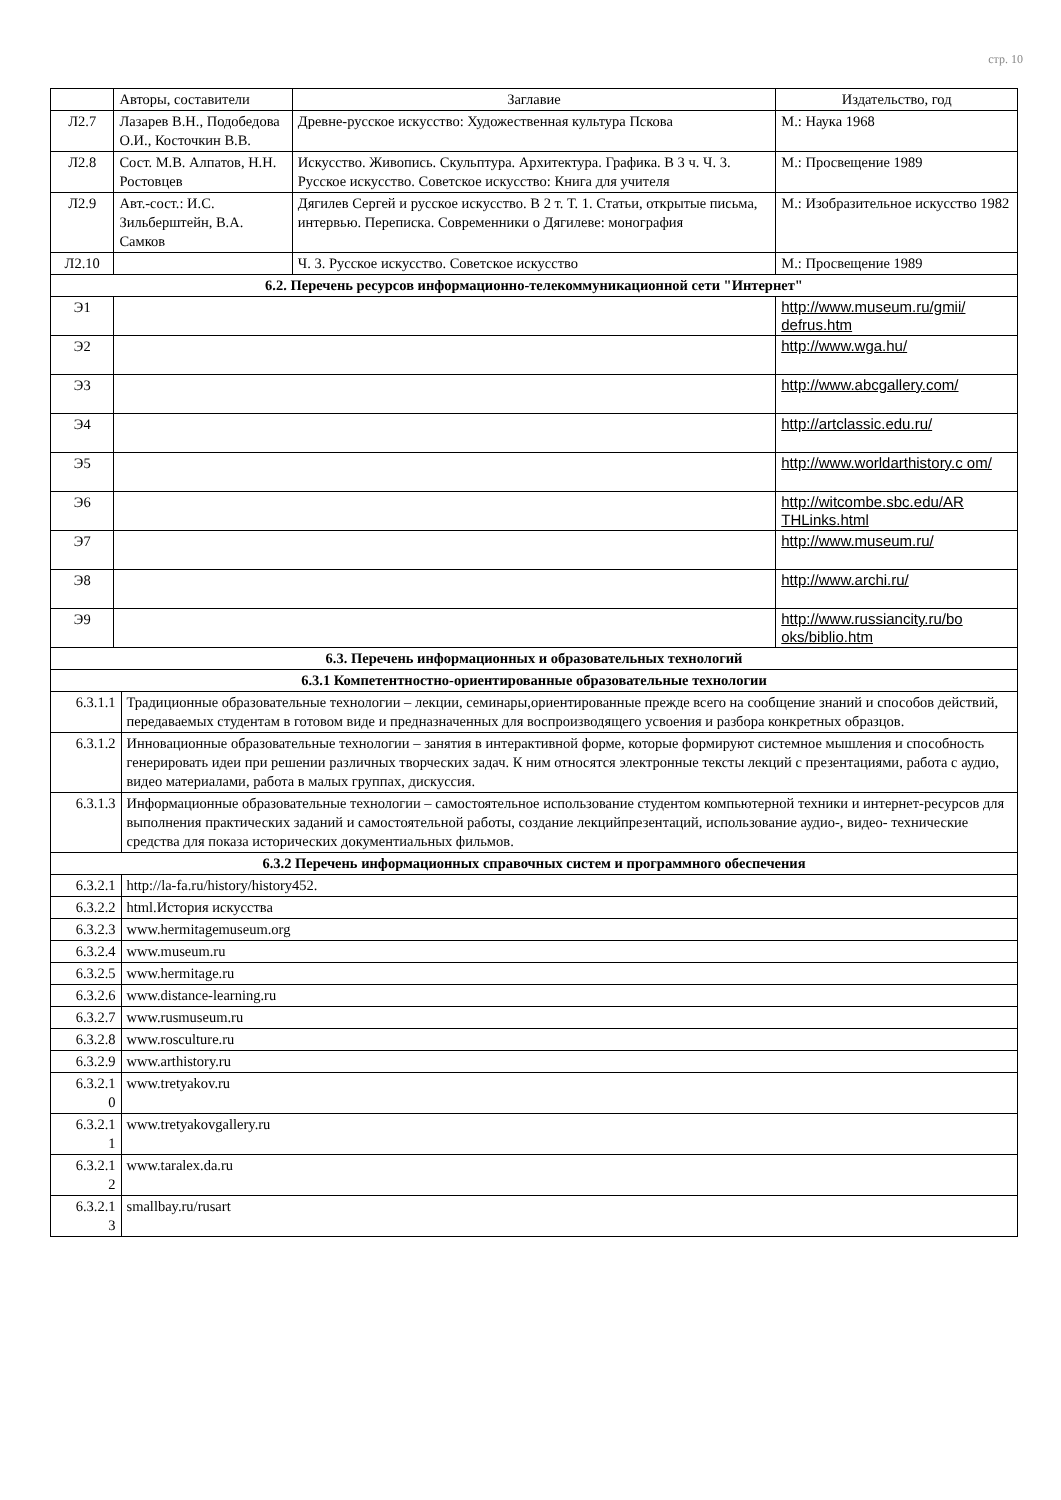стр. 10
| | Авторы, составители | | Заглавие | Издательство, год |
| --- | --- | --- | --- | --- |
| Л2.7 | Лазарев В.Н., Подобедова О.И., Косточкин В.В. | | Древне-русское искусство: Художественная культура Пскова | М.: Наука 1968 |
| Л2.8 | Сост. М.В. Алпатов, Н.Н. Ростовцев | | Искусство. Живопись. Скульптура. Архитектура. Графика. В 3 ч. Ч. 3. Русское искусство. Советское искусство: Книга для учителя | М.: Просвещение 1989 |
| Л2.9 | Авт.-сост.: И.С. Зильберштейн, В.А. Самков | | Дягилев Сергей и русское искусство. В 2 т. Т. 1. Статьи, открытые письма, интервью. Переписка. Современники о Дягилеве: монография | М.: Изобразительное искусство 1982 |
| Л2.10 | | | Ч. 3. Русское искусство. Советское искусство | М.: Просвещение 1989 |
| 6.2. Перечень ресурсов информационно-телекоммуникационной сети "Интернет" | | | | |
| Э1 | | | | http://www.museum.ru/gmii/ defrus.htm |
| Э2 | | | | http://www.wga.hu/ |
| Э3 | | | | http://www.abcgallery.com/ |
| Э4 | | | | http://artclassic.edu.ru/ |
| Э5 | | | | http://www.worldarthistory.c om/ |
| Э6 | | | | http://witcombe.sbc.edu/AR THLinks.html |
| Э7 | | | | http://www.museum.ru/ |
| Э8 | | | | http://www.archi.ru/ |
| Э9 | | | | http://www.russiancity.ru/bo oks/biblio.htm |
| 6.3. Перечень информационных и образовательных технологий | | | | |
| 6.3.1 Компетентностно-ориентированные образовательные технологии | | | | |
| 6.3.1.1 | | Традиционные образовательные технологии – лекции, семинары,ориентированные прежде всего на сообщение знаний и способов действий, передаваемых студентам в готовом виде и предназначенных для воспроизводящего усвоения и разбора конкретных образцов. | | |
| 6.3.1.2 | | Инновационные образовательные технологии – занятия в интерактивной форме, которые формируют системное мышления и способность генерировать идеи при решении различных творческих задач. К ним относятся электронные тексты лекций с презентациями, работа с аудио, видео материалами, работа в малых группах, дискуссия. | | |
| 6.3.1.3 | | Информационные образовательные технологии – самостоятельное использование студентом компьютерной техники и интернет-ресурсов для выполнения практических заданий и самостоятельной работы, создание лекцийпрезентаций, использование аудио-, видео- технические средства для показа исторических документиальных фильмов. | | |
| 6.3.2 Перечень информационных справочных систем и программного обеспечения | | | | |
| 6.3.2.1 | | http://la-fa.ru/history/history452. | | |
| 6.3.2.2 | | html.История искусства | | |
| 6.3.2.3 | | www.hermitagemuseum.org | | |
| 6.3.2.4 | | www.museum.ru | | |
| 6.3.2.5 | | www.hermitage.ru | | |
| 6.3.2.6 | | www.distance-learning.ru | | |
| 6.3.2.7 | | www.rusmuseum.ru | | |
| 6.3.2.8 | | www.rosculture.ru | | |
| 6.3.2.9 | | www.arthistory.ru | | |
| 6.3.2.1 0 | | www.tretyakov.ru | | |
| 6.3.2.1 1 | | www.tretyakovgallery.ru | | |
| 6.3.2.1 2 | | www.taralex.da.ru | | |
| 6.3.2.1 3 | | smallbay.ru/rusart | | |